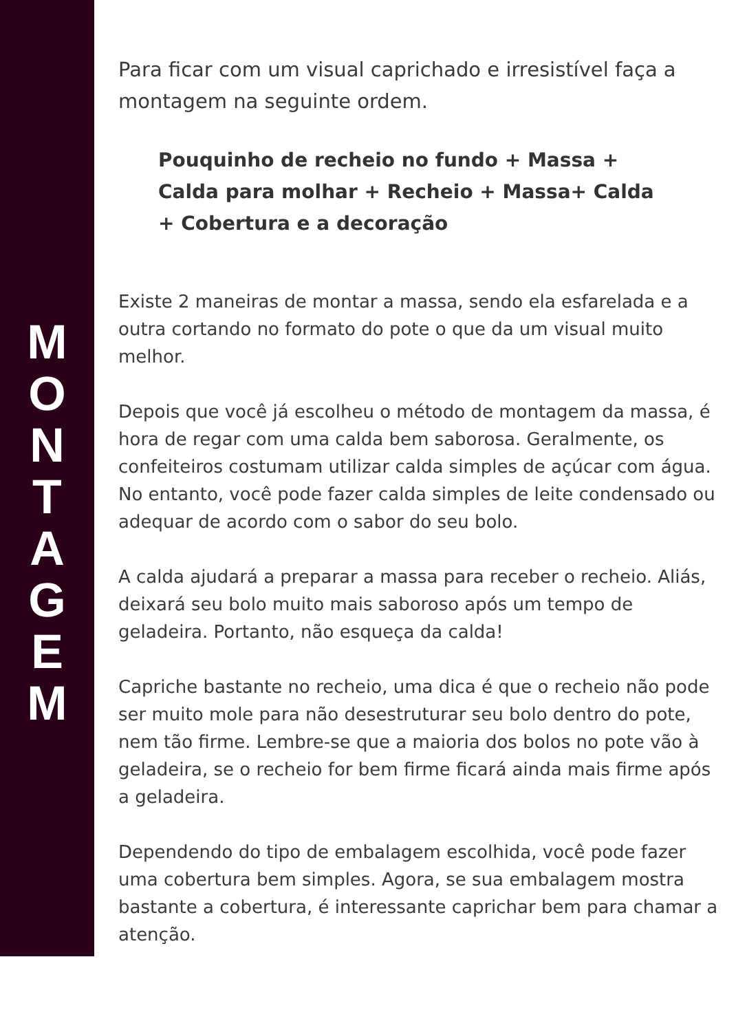M
O
N
T
A
G
E
M
Para ficar com um visual caprichado e irresistível faça a montagem na seguinte ordem.
Pouquinho de recheio no fundo + Massa +
Calda para molhar + Recheio + Massa+ Calda
+ Cobertura e a decoração
Existe 2 maneiras de montar a massa, sendo ela esfarelada e a outra cortando no formato do pote o que da um visual muito melhor.
Depois que você já escolheu o método de montagem da massa, é hora de regar com uma calda bem saborosa. Geralmente, os confeiteiros costumam utilizar calda simples de açúcar com água. No entanto, você pode fazer calda simples de leite condensado ou adequar de acordo com o sabor do seu bolo.
A calda ajudará a preparar a massa para receber o recheio. Aliás, deixará seu bolo muito mais saboroso após um tempo de geladeira. Portanto, não esqueça da calda!
Capriche bastante no recheio, uma dica é que o recheio não pode ser muito mole para não desestruturar seu bolo dentro do pote, nem tão firme. Lembre-se que a maioria dos bolos no pote vão à geladeira, se o recheio for bem firme ficará ainda mais firme após a geladeira.
Dependendo do tipo de embalagem escolhida, você pode fazer uma cobertura bem simples. Agora, se sua embalagem mostra bastante a cobertura, é interessante caprichar bem para chamar a atenção.